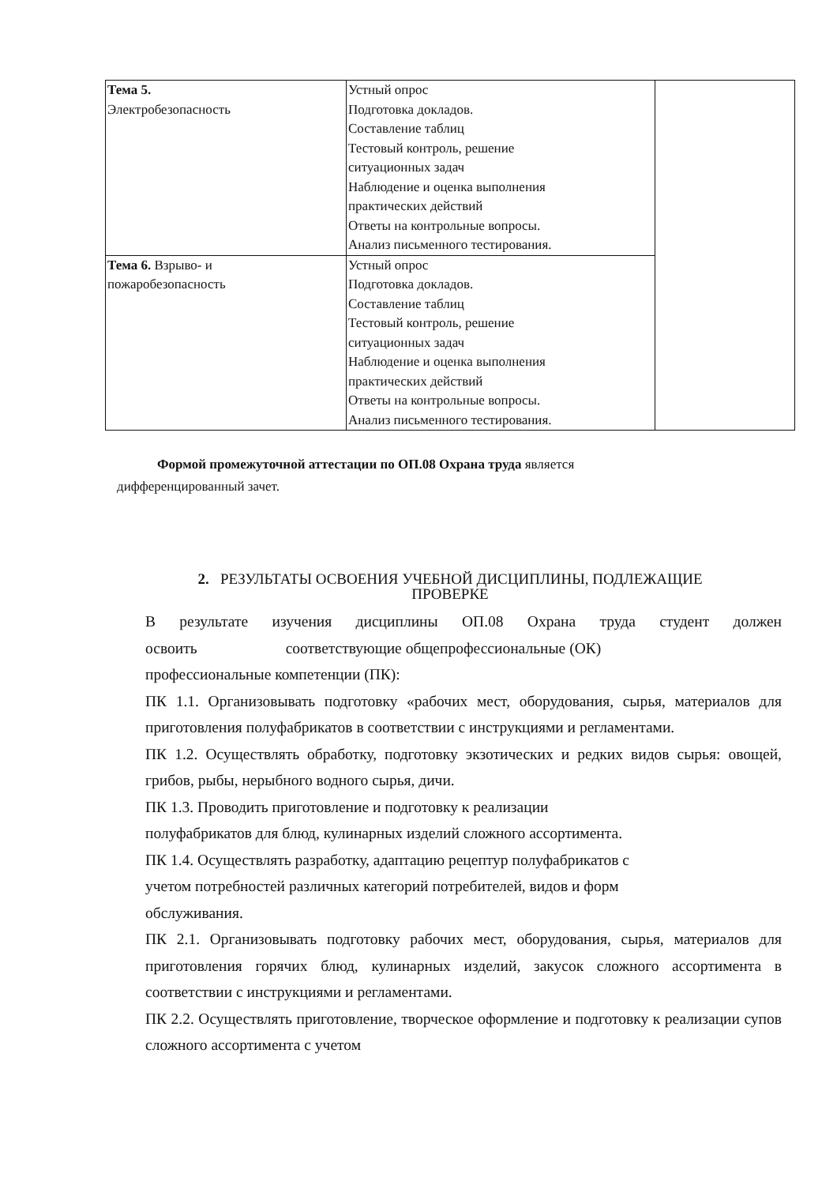| Тема 5. Электробезопасность | Устный опрос Подготовка докладов. Составление таблиц Тестовый контроль, решение ситуационных задач Наблюдение и оценка выполнения практических действий Ответы на контрольные вопросы. Анализ письменного тестирования. | |
| Тема 6. Взрыво- и пожаробезопасность | Устный опрос Подготовка докладов. Составление таблиц Тестовый контроль, решение ситуационных задач Наблюдение и оценка выполнения практических действий Ответы на контрольные вопросы. Анализ письменного тестирования. | |
Формой промежуточной аттестации по ОП.08 Охрана труда является
дифференцированный зачет.
2. РЕЗУЛЬТАТЫ ОСВОЕНИЯ УЧЕБНОЙ ДИСЦИПЛИНЫ, ПОДЛЕЖАЩИЕ
ПРОВЕРКЕ
В результате изучения дисциплины ОП.08 Охрана труда студент должен
освоить соответствующие общепрофессиональные (ОК)
профессиональные компетенции (ПК):
ПК 1.1. Организовывать подготовку «рабочих мест, оборудования, сырья, материалов для приготовления полуфабрикатов в соответствии с инструкциями и регламентами.
ПК 1.2. Осуществлять обработку, подготовку экзотических и редких видов сырья: овощей, грибов, рыбы, нерыбного водного сырья, дичи.
ПК 1.3. Проводить приготовление и подготовку к реализации
полуфабрикатов для блюд, кулинарных изделий сложного ассортимента.
ПК 1.4. Осуществлять разработку, адаптацию рецептур полуфабрикатов с
учетом потребностей различных категорий потребителей, видов и форм
обслуживания.
ПК 2.1. Организовывать подготовку рабочих мест, оборудования, сырья, материалов для приготовления горячих блюд, кулинарных изделий, закусок сложного ассортимента в соответствии с инструкциями и регламентами.
ПК 2.2. Осуществлять приготовление, творческое оформление и подготовку к реализации супов сложного ассортимента с учетом